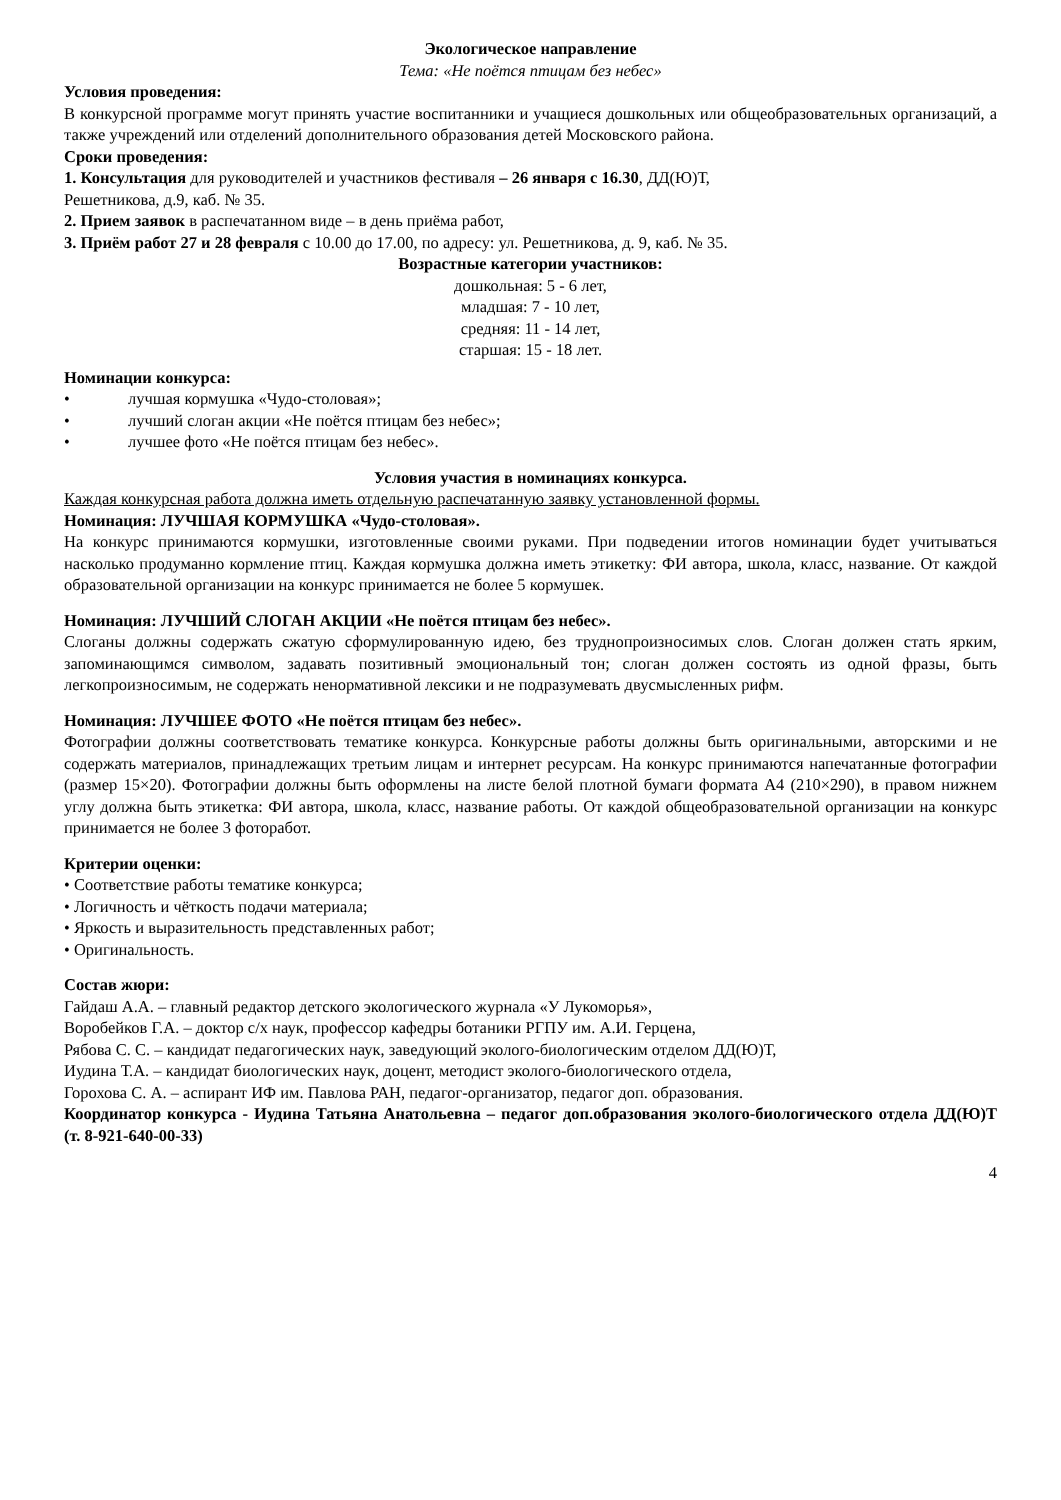Экологическое направление
Тема: «Не поётся птицам без небес»
Условия проведения:
В конкурсной программе могут принять участие воспитанники и учащиеся дошкольных или общеобразовательных организаций, а также учреждений или отделений дополнительного образования детей Московского района.
Сроки проведения:
1. Консультация для руководителей и участников фестиваля – 26 января с 16.30, ДД(Ю)Т,
Решетникова, д.9, каб. № 35.
2. Прием заявок в распечатанном виде – в день приёма работ,
3. Приём работ 27 и 28 февраля с 10.00 до 17.00, по адресу: ул. Решетникова, д. 9, каб. № 35.
Возрастные категории участников:
дошкольная: 5 - 6 лет,
младшая: 7 - 10 лет,
средняя: 11 - 14 лет,
старшая: 15 - 18 лет.
Номинации конкурса:
• лучшая кормушка «Чудо-столовая»;
• лучший слоган акции «Не поётся птицам без небес»;
• лучшее фото «Не поётся птицам без небес».
Условия участия в номинациях конкурса.
Каждая конкурсная работа должна иметь отдельную распечатанную заявку установленной формы.
Номинация: ЛУЧШАЯ КОРМУШКА «Чудо-столовая».
На конкурс принимаются кормушки, изготовленные своими руками. При подведении итогов номинации будет учитываться насколько продуманно кормление птиц. Каждая кормушка должна иметь этикетку: ФИ автора, школа, класс, название. От каждой образовательной организации на конкурс принимается не более 5 кормушек.
Номинация: ЛУЧШИЙ СЛОГАН АКЦИИ «Не поётся птицам без небес».
Слоганы должны содержать сжатую сформулированную идею, без труднопроизносимых слов. Слоган должен стать ярким, запоминающимся символом, задавать позитивный эмоциональный тон; слоган должен состоять из одной фразы, быть легкопроизносимым, не содержать ненормативной лексики и не подразумевать двусмысленных рифм.
Номинация: ЛУЧШЕЕ ФОТО «Не поётся птицам без небес».
Фотографии должны соответствовать тематике конкурса. Конкурсные работы должны быть оригинальными, авторскими и не содержать материалов, принадлежащих третьим лицам и интернет ресурсам. На конкурс принимаются напечатанные фотографии (размер 15×20). Фотографии должны быть оформлены на листе белой плотной бумаги формата А4 (210×290), в правом нижнем углу должна быть этикетка: ФИ автора, школа, класс, название работы. От каждой общеобразовательной организации на конкурс принимается не более 3 фоторабот.
Критерии оценки:
• Соответствие работы тематике конкурса;
• Логичность и чёткость подачи материала;
• Яркость и выразительность представленных работ;
• Оригинальность.
Состав жюри:
Гайдаш А.А. – главный редактор детского экологического журнала «У Лукоморья»,
Воробейков Г.А. – доктор с/х наук, профессор кафедры ботаники РГПУ им. А.И. Герцена,
Рябова С. С. – кандидат педагогических наук, заведующий эколого-биологическим отделом ДД(Ю)Т,
Иудина Т.А. – кандидат биологических наук, доцент, методист эколого-биологического отдела,
Горохова С. А. – аспирант ИФ им. Павлова РАН, педагог-организатор, педагог доп. образования.
Координатор конкурса - Иудина Татьяна Анатольевна – педагог доп.образования эколого-биологического отдела ДД(Ю)Т (т. 8-921-640-00-33)
4